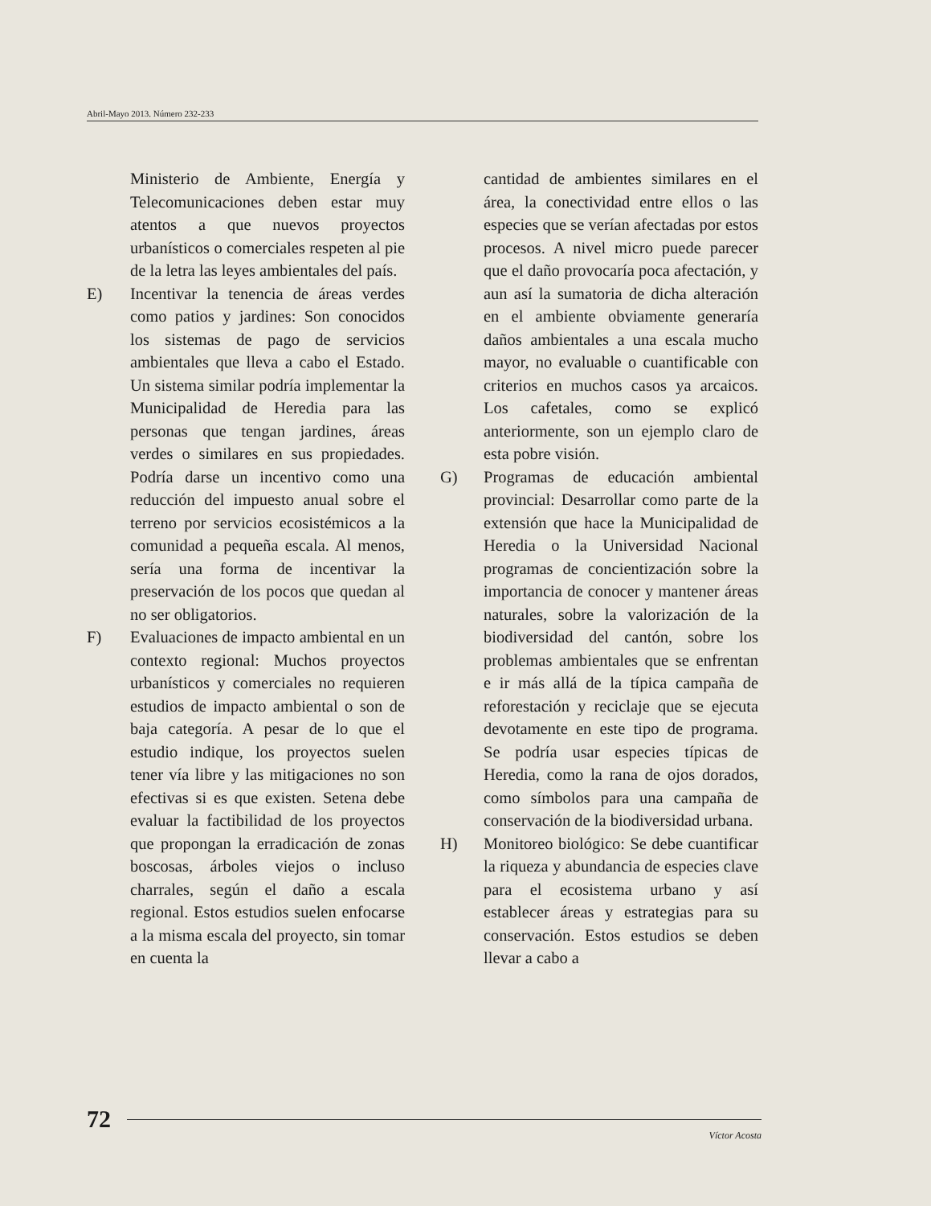Abril-Mayo 2013. Número 232-233
Ministerio de Ambiente, Energía y Telecomunicaciones deben estar muy atentos a que nuevos proyectos urbanísticos o comerciales respeten al pie de la letra las leyes ambientales del país.
E) Incentivar la tenencia de áreas verdes como patios y jardines: Son conocidos los sistemas de pago de servicios ambientales que lleva a cabo el Estado. Un sistema similar podría implementar la Municipalidad de Heredia para las personas que tengan jardines, áreas verdes o similares en sus propiedades. Podría darse un incentivo como una reducción del impuesto anual sobre el terreno por servicios ecosistémicos a la comunidad a pequeña escala. Al menos, sería una forma de incentivar la preservación de los pocos que quedan al no ser obligatorios.
F) Evaluaciones de impacto ambiental en un contexto regional: Muchos proyectos urbanísticos y comerciales no requieren estudios de impacto ambiental o son de baja categoría. A pesar de lo que el estudio indique, los proyectos suelen tener vía libre y las mitigaciones no son efectivas si es que existen. Setena debe evaluar la factibilidad de los proyectos que propongan la erradicación de zonas boscosas, árboles viejos o incluso charrales, según el daño a escala regional. Estos estudios suelen enfocarse a la misma escala del proyecto, sin tomar en cuenta la
cantidad de ambientes similares en el área, la conectividad entre ellos o las especies que se verían afectadas por estos procesos. A nivel micro puede parecer que el daño provocaría poca afectación, y aun así la sumatoria de dicha alteración en el ambiente obviamente generaría daños ambientales a una escala mucho mayor, no evaluable o cuantificable con criterios en muchos casos ya arcaicos. Los cafetales, como se explicó anteriormente, son un ejemplo claro de esta pobre visión.
G) Programas de educación ambiental provincial: Desarrollar como parte de la extensión que hace la Municipalidad de Heredia o la Universidad Nacional programas de concientización sobre la importancia de conocer y mantener áreas naturales, sobre la valorización de la biodiversidad del cantón, sobre los problemas ambientales que se enfrentan e ir más allá de la típica campaña de reforestación y reciclaje que se ejecuta devotamente en este tipo de programa. Se podría usar especies típicas de Heredia, como la rana de ojos dorados, como símbolos para una campaña de conservación de la biodiversidad urbana.
H) Monitoreo biológico: Se debe cuantificar la riqueza y abundancia de especies clave para el ecosistema urbano y así establecer áreas y estrategias para su conservación. Estos estudios se deben llevar a cabo a
72
Víctor Acosta